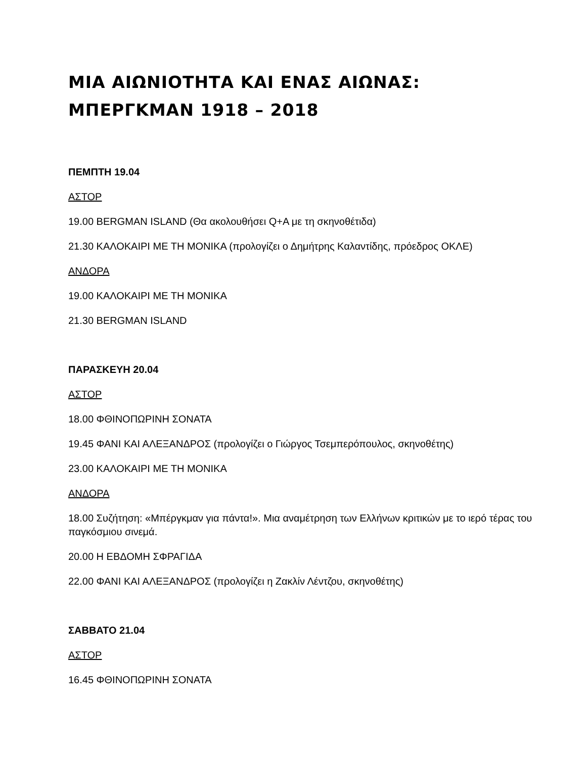ΜΙΑ ΑΙΩΝΙΟΤΗΤΑ ΚΑΙ ΕΝΑΣ ΑΙΩΝΑΣ:
ΜΠΕΡΓΚΜΑΝ 1918 – 2018
ΠΕΜΠΤΗ 19.04
ΑΣΤΟΡ
19.00 BERGMAN ISLAND (Θα ακολουθήσει Q+A με τη σκηνοθέτιδα)
21.30 ΚΑΛΟΚΑΙΡΙ ΜΕ ΤΗ ΜΟΝΙΚΑ (προλογίζει ο Δημήτρης Καλαντίδης, πρόεδρος ΟΚΛΕ)
ΑΝΔΟΡΑ
19.00 ΚΑΛΟΚΑΙΡΙ ΜΕ ΤΗ ΜΟΝΙΚΑ
21.30 BERGMAN ISLAND
ΠΑΡΑΣΚΕΥΗ 20.04
ΑΣΤΟΡ
18.00 ΦΘΙΝΟΠΩΡΙΝΗ ΣΟΝΑΤΑ
19.45 ΦΑΝΙ ΚΑΙ ΑΛΕΞΑΝΔΡΟΣ (προλογίζει ο Γιώργος Τσεμπερόπουλος, σκηνοθέτης)
23.00 ΚΑΛΟΚΑΙΡΙ ΜΕ ΤΗ ΜΟΝΙΚΑ
ΑΝΔΟΡΑ
18.00 Συζήτηση: «Μπέργκμαν για πάντα!». Μια αναμέτρηση των Ελλήνων κριτικών με το ιερό τέρας του παγκόσμιου σινεμά.
20.00 Η ΕΒΔΟΜΗ ΣΦΡΑΓΙΔΑ
22.00 ΦΑΝΙ ΚΑΙ ΑΛΕΞΑΝΔΡΟΣ (προλογίζει η Ζακλίν Λέντζου, σκηνοθέτης)
ΣΑΒΒΑΤΟ 21.04
ΑΣΤΟΡ
16.45 ΦΘΙΝΟΠΩΡΙΝΗ ΣΟΝΑΤΑ